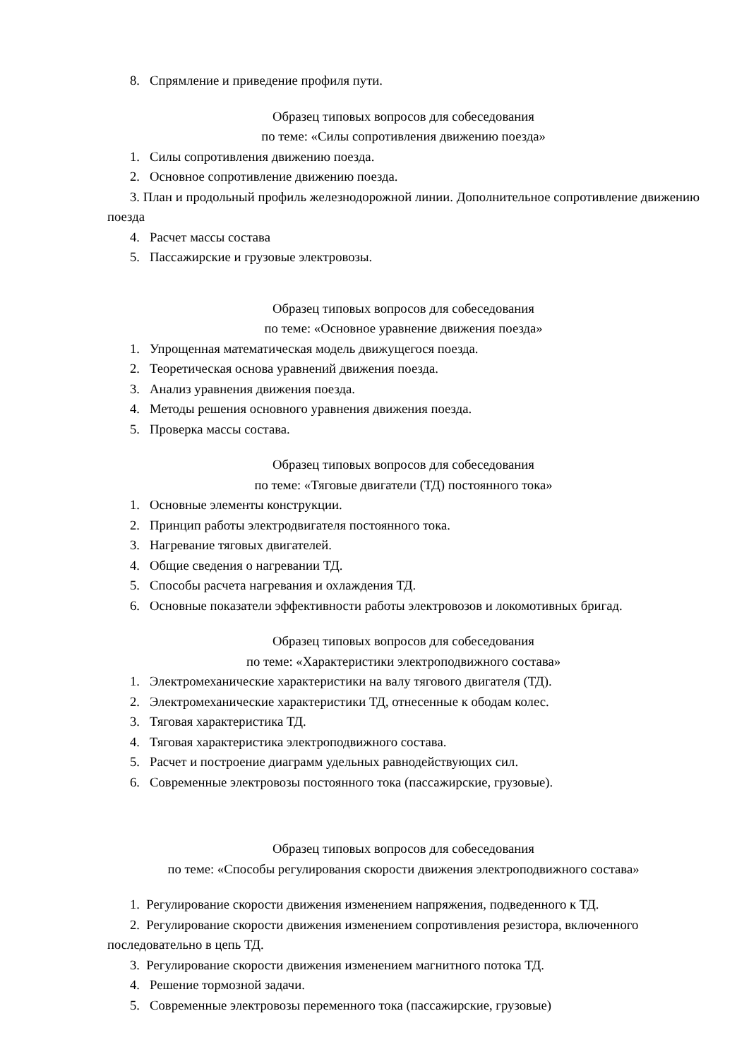8. Спрямление и приведение профиля пути.
Образец типовых вопросов для собеседования
по теме: «Силы сопротивления движению поезда»
1. Силы сопротивления движению поезда.
2. Основное сопротивление движению поезда.
3. План и продольный профиль железнодорожной линии. Дополнительное сопротивление движению поезда
4. Расчет массы состава
5. Пассажирские и грузовые электровозы.
Образец типовых вопросов для собеседования
по теме: «Основное уравнение движения поезда»
1. Упрощенная математическая модель движущегося поезда.
2. Теоретическая основа уравнений движения поезда.
3. Анализ уравнения движения поезда.
4. Методы решения основного уравнения движения поезда.
5. Проверка массы состава.
Образец типовых вопросов для собеседования
по теме: «Тяговые двигатели (ТД) постоянного тока»
1. Основные элементы конструкции.
2. Принцип работы электродвигателя постоянного тока.
3. Нагревание тяговых двигателей.
4. Общие сведения о нагревании ТД.
5. Способы расчета нагревания и охлаждения ТД.
6. Основные показатели эффективности работы электровозов и локомотивных бригад.
Образец типовых вопросов для собеседования
по теме: «Характеристики электроподвижного состава»
1. Электромеханические характеристики на валу тягового двигателя (ТД).
2. Электромеханические характеристики ТД, отнесенные к ободам колес.
3. Тяговая характеристика ТД.
4. Тяговая характеристика электроподвижного состава.
5. Расчет и построение диаграмм удельных равнодействующих сил.
6. Современные электровозы постоянного тока (пассажирские, грузовые).
Образец типовых вопросов для собеседования
по теме: «Способы регулирования скорости движения электроподвижного состава»
1. Регулирование скорости движения изменением напряжения, подведенного к ТД.
2. Регулирование скорости движения изменением сопротивления резистора, включенного последовательно в цепь ТД.
3. Регулирование скорости движения изменением магнитного потока ТД.
4. Решение тормозной задачи.
5. Современные электровозы переменного тока (пассажирские, грузовые)